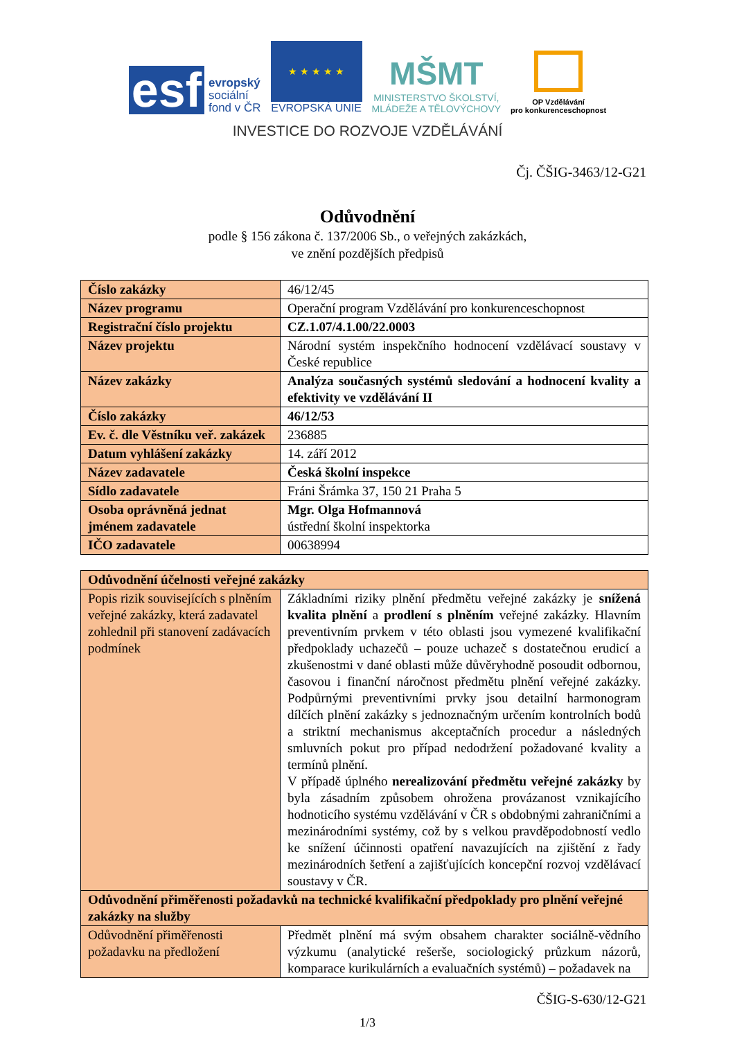esf evropský
sociální
fond v ČR
★ ★ ★ ★ ★
EVROPSKÁ UNIE
MŠMT
MINISTERSTVO ŠKOLSTVÍ,
MLÁDEŽE A TĚLOVÝCHOVY
OP Vzdělávání
pro konkurenceschopnost
INVESTICE DO ROZVOJE VZDĚLÁVÁNÍ
Čj. ČŠIG-3463/12-G21
Odůvodnění
podle § 156 zákona č. 137/2006 Sb., o veřejných zakázkách,
ve znění pozdějších předpisů
| Číslo zakázky | 46/12/45 |
| Název programu | Operační program Vzdělávání pro konkurenceschopnost |
| Registrační číslo projektu | CZ.1.07/4.1.00/22.0003 |
| Název projektu | Národní systém inspekčního hodnocení vzdělávací soustavy v České republice |
| Název zakázky | Analýza současných systémů sledování a hodnocení kvality a efektivity ve vzdělávání II |
| Číslo zakázky | 46/12/53 |
| Ev. č. dle Věstníku veř. zakázek | 236885 |
| Datum vyhlášení zakázky | 14. září 2012 |
| Název zadavatele | Česká školní inspekce |
| Sídlo zadavatele | Fráni Šrámka 37, 150 21 Praha 5 |
| Osoba oprávněná jednat jménem zadavatele | Mgr. Olga Hofmannová ústřední školní inspektorka |
| IČO zadavatele | 00638994 |
| Odůvodnění účelnosti veřejné zakázky | |
| Popis rizik souvisejících s plněním veřejné zakázky, která zadavatel zohlednil při stanovení zadávacích podmínek | Základními riziky plnění předmětu veřejné zakázky je snížená kvalita plnění a prodlení s plněním veřejné zakázky. Hlavním preventivním prvkem v této oblasti jsou vymezené kvalifikační předpoklady uchazečů – pouze uchazeč s dostatečnou erudicí a zkušenostmi v dané oblasti může důvěryhodně posoudit odbornou, časovou i finanční náročnost předmětu plnění veřejné zakázky. Podpůrnými preventivními prvky jsou detailní harmonogram dílčích plnění zakázky s jednoznačným určením kontrolních bodů a striktní mechanismus akceptačních procedur a následných smluvních pokut pro případ nedodržení požadované kvality a termínů plnění. V případě úplného nerealizování předmětu veřejné zakázky by byla zásadním způsobem ohrožena provázanost vznikajícího hodnoticího systému vzdělávání v ČR s obdobnými zahraničními a mezinárodními systémy, což by s velkou pravděpodobností vedlo ke snížení účinnosti opatření navazujících na zjištění z řady mezinárodních šetření a zajišťujících koncepční rozvoj vzdělávací soustavy v ČR. |
| Odůvodnění přiměřenosti požadavků na technické kvalifikační předpoklady pro plnění veřejné zakázky na služby | |
| Odůvodnění přiměřenosti požadavku na předložení | Předmět plnění má svým obsahem charakter sociálně-vědního výzkumu (analytické rešerše, sociologický průzkum názorů, komparace kurikulárních a evaluačních systémů) – požadavek na |
ČŠIG-S-630/12-G21
1/3